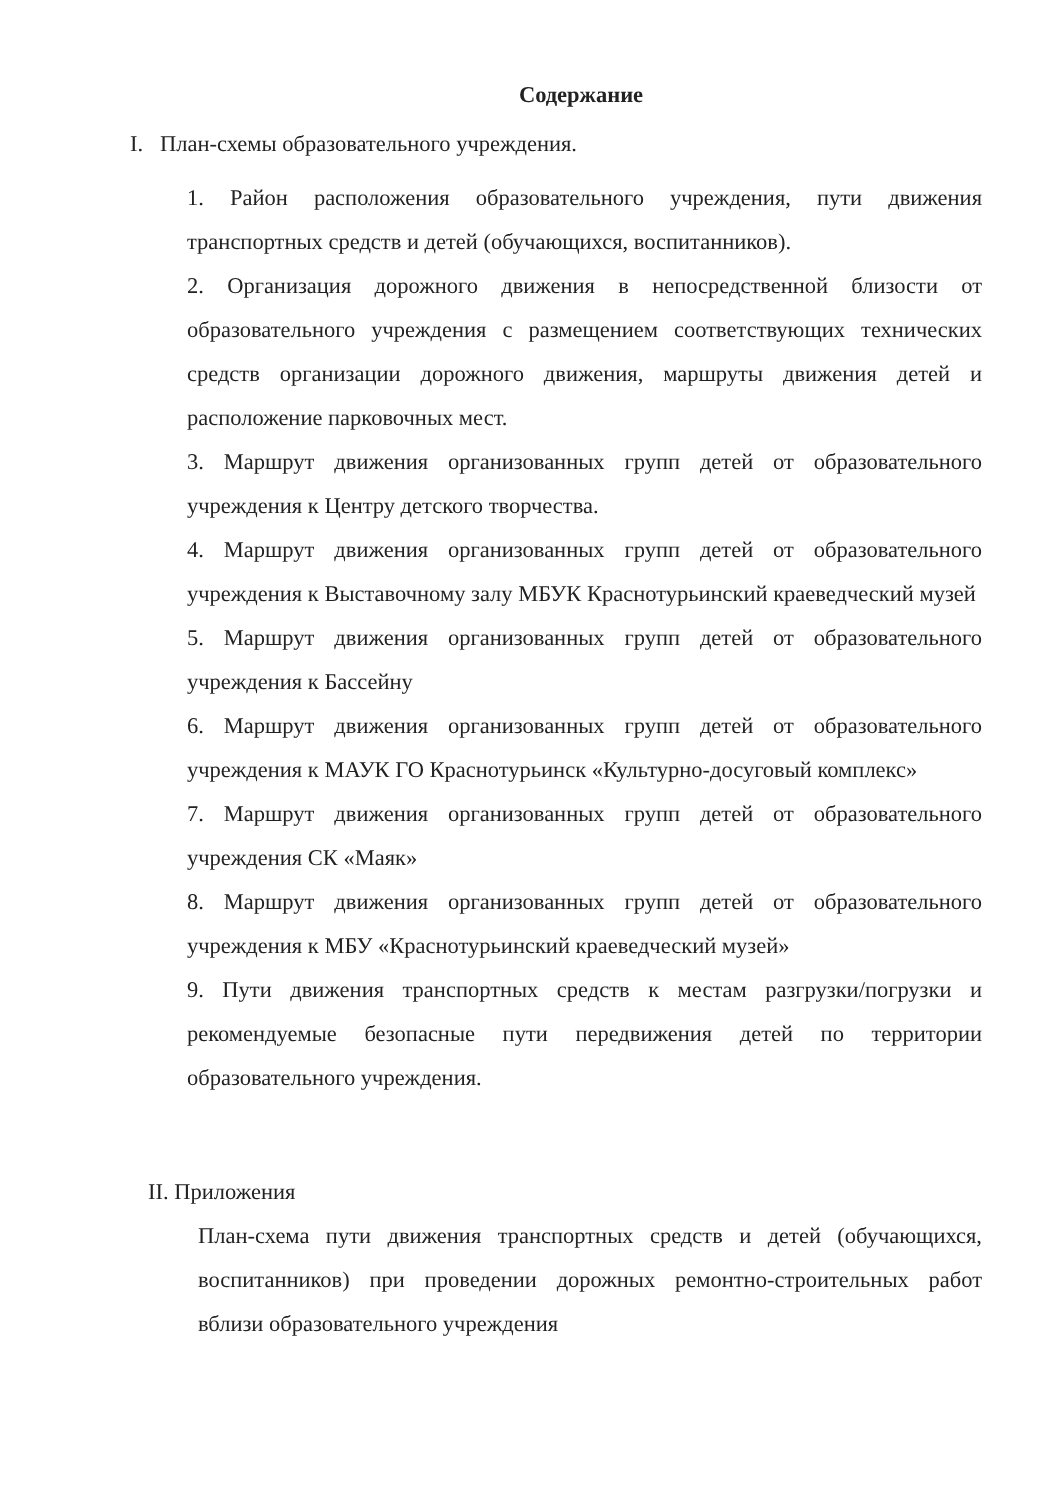Содержание
I. План-схемы образовательного учреждения.
1. Район расположения образовательного учреждения, пути движения транспортных средств и детей (обучающихся, воспитанников).
2. Организация дорожного движения в непосредственной близости от образовательного учреждения с размещением соответствующих технических средств организации дорожного движения, маршруты движения детей и расположение парковочных мест.
3. Маршрут движения организованных групп детей от образовательного учреждения к Центру детского творчества.
4. Маршрут движения организованных групп детей от образовательного учреждения к Выставочному залу МБУК Краснотурьинский краеведческий музей
5. Маршрут движения организованных групп детей от образовательного учреждения к Бассейну
6. Маршрут движения организованных групп детей от образовательного учреждения к МАУК ГО Краснотурьинск «Культурно-досуговый комплекс»
7. Маршрут движения организованных групп детей от образовательного учреждения СК «Маяк»
8. Маршрут движения организованных групп детей от образовательного учреждения к МБУ «Краснотурьинский краеведческий музей»
9. Пути движения транспортных средств к местам разгрузки/погрузки и рекомендуемые безопасные пути передвижения детей по территории образовательного учреждения.
II. Приложения
План-схема пути движения транспортных средств и детей (обучающихся, воспитанников) при проведении дорожных ремонтно-строительных работ вблизи образовательного учреждения